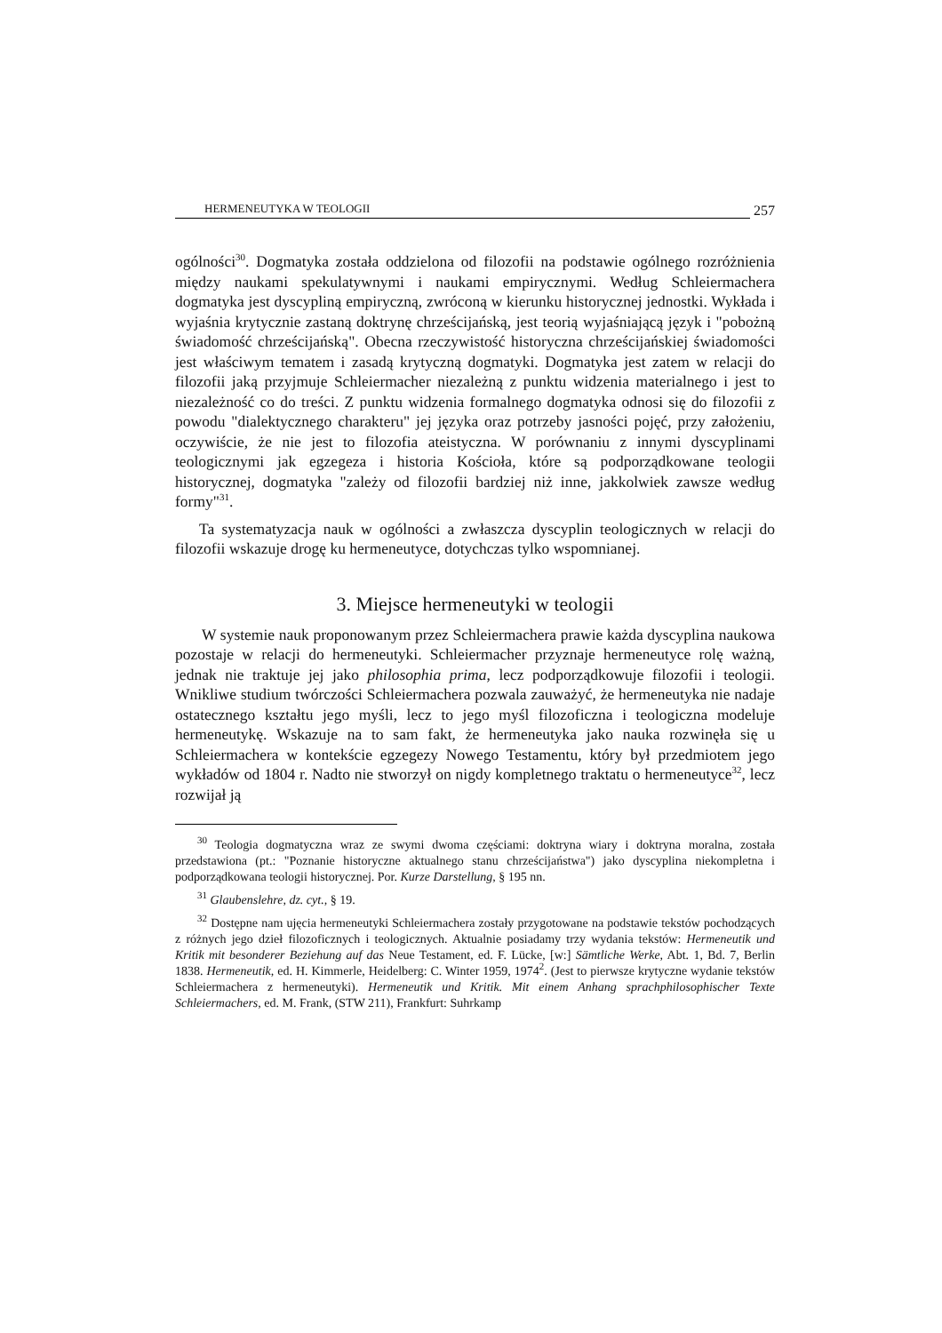HERMENEUTYKA W TEOLOGII 257
ogólności<sup>30</sup>. Dogmatyka została oddzielona od filozofii na podstawie ogólnego rozróżnienia między naukami spekulatywnymi i naukami empirycznymi. Według Schleiermachera dogmatyka jest dyscypliną empiryczną, zwróconą w kierunku historycznej jednostki. Wykłada i wyjaśnia krytycznie zastaną doktrynę chrześcijańską, jest teorią wyjaśniającą język i "pobożną świadomość chrześcijańską". Obecna rzeczywistość historyczna chrześcijańskiej świadomości jest właściwym tematem i zasadą krytyczną dogmatyki. Dogmatyka jest zatem w relacji do filozofii jaką przyjmuje Schleiermacher niezależną z punktu widzenia materialnego i jest to niezależność co do treści. Z punktu widzenia formalnego dogmatyka odnosi się do filozofii z powodu "dialektycznego charakteru" jej języka oraz potrzeby jasności pojęć, przy założeniu, oczywiście, że nie jest to filozofia ateistyczna. W porównaniu z innymi dyscyplinami teologicznymi jak egzegeza i historia Kościoła, które są podporządkowane teologii historycznej, dogmatyka "zależy od filozofii bardziej niż inne, jakkolwiek zawsze według formy"<sup>31</sup>.
Ta systematyzacja nauk w ogólności a zwłaszcza dyscyplin teologicznych w relacji do filozofii wskazuje drogę ku hermeneutyce, dotychczas tylko wspomnianej.
3. Miejsce hermeneutyki w teologii
W systemie nauk proponowanym przez Schleiermachera prawie każda dyscyplina naukowa pozostaje w relacji do hermeneutyki. Schleiermacher przyznaje hermeneutyce rolę ważną, jednak nie traktuje jej jako philosophia prima, lecz podporządkowuje filozofii i teologii. Wnikliwe studium twórczości Schleiermachera pozwala zauważyć, że hermeneutyka nie nadaje ostatecznego kształtu jego myśli, lecz to jego myśl filozoficzna i teologiczna modeluje hermeneutykę. Wskazuje na to sam fakt, że hermeneutyka jako nauka rozwinęła się u Schleiermachera w kontekście egzegezy Nowego Testamentu, który był przedmiotem jego wykładów od 1804 r. Nadto nie stworzył on nigdy kompletnego traktatu o hermeneutyce<sup>32</sup>, lecz rozwijał ją
<sup>30</sup> Teologia dogmatyczna wraz ze swymi dwoma częściami: doktryna wiary i doktryna moralna, została przedstawiona (pt.: "Poznanie historyczne aktualnego stanu chrześcijaństwa") jako dyscyplina niekompletna i podporządkowana teologii historycznej. Por. Kurze Darstellung, § 195 nn.
<sup>31</sup> Glaubenslehre, dz. cyt., § 19.
<sup>32</sup> Dostępne nam ujęcia hermeneutyki Schleiermachera zostały przygotowane na podstawie tekstów pochodzących z różnych jego dzieł filozoficznych i teologicznych. Aktualnie posiadamy trzy wydania tekstów: Hermeneutik und Kritik mit besonderer Beziehung auf das Neue Testament, ed. F. Lücke, [w:] Sämtliche Werke, Abt. 1, Bd. 7, Berlin 1838. Hermeneutik, ed. H. Kimmerle, Heidelberg: C. Winter 1959, 1974<sup>2</sup>. (Jest to pierwsze krytyczne wydanie tekstów Schleiermachera z hermeneutyki). Hermeneutik und Kritik. Mit einem Anhang sprachphilosophischer Texte Schleiermachers, ed. M. Frank, (STW 211), Frankfurt: Suhrkamp